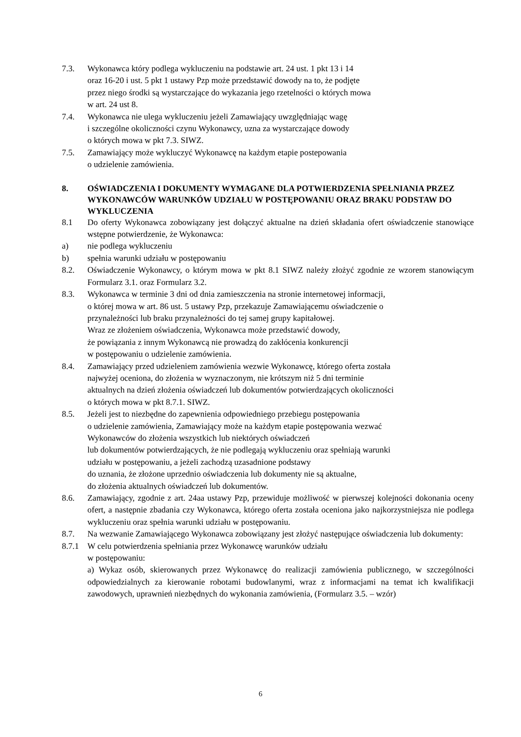7.3. Wykonawca który podlega wykluczeniu na podstawie art. 24 ust. 1 pkt 13 i 14
oraz 16-20 i ust. 5 pkt 1 ustawy Pzp może przedstawić dowody na to, że podjęte
przez niego środki są wystarczające do wykazania jego rzetelności o których mowa
w art. 24 ust 8.
7.4. Wykonawca nie ulega wykluczeniu jeżeli Zamawiający uwzględniając wagę
i szczególne okoliczności czynu Wykonawcy, uzna za wystarczające dowody
o których mowa w pkt 7.3. SIWZ.
7.5. Zamawiający może wykluczyć Wykonawcę na każdym etapie postepowania
o udzielenie zamówienia.
8. OŚWIADCZENIA I DOKUMENTY WYMAGANE DLA POTWIERDZENIA SPEŁNIANIA PRZEZ WYKONAWCÓW WARUNKÓW UDZIAŁU W POSTĘPOWANIU ORAZ BRAKU PODSTAW DO WYKLUCZENIA
8.1 Do oferty Wykonawca zobowiązany jest dołączyć aktualne na dzień składania ofert oświadczenie stanowiące wstępne potwierdzenie, że Wykonawca:
a) nie podlega wykluczeniu
b) spełnia warunki udziału w postępowaniu
8.2. Oświadczenie Wykonawcy, o którym mowa w pkt 8.1 SIWZ należy złożyć zgodnie ze wzorem stanowiącym Formularz 3.1. oraz Formularz 3.2.
8.3. Wykonawca w terminie 3 dni od dnia zamieszczenia na stronie internetowej informacji,
o której mowa w art. 86 ust. 5 ustawy Pzp, przekazuje Zamawiającemu oświadczenie o
przynależności lub braku przynależności do tej samej grupy kapitałowej.
Wraz ze złożeniem oświadczenia, Wykonawca może przedstawić dowody,
że powiązania z innym Wykonawcą nie prowadzą do zakłócenia konkurencji
w postępowaniu o udzielenie zamówienia.
8.4. Zamawiający przed udzieleniem zamówienia wezwie Wykonawcę, którego oferta została
najwyżej oceniona, do złożenia w wyznaczonym, nie krótszym niż 5 dni terminie
aktualnych na dzień złożenia oświadczeń lub dokumentów potwierdzających okoliczności
o których mowa w pkt 8.7.1. SIWZ.
8.5. Jeżeli jest to niezbędne do zapewnienia odpowiedniego przebiegu postępowania
o udzielenie zamówienia, Zamawiający może na każdym etapie postępowania wezwać
Wykonawców do złożenia wszystkich lub niektórych oświadczeń
lub dokumentów potwierdzających, że nie podlegają wykluczeniu oraz spełniają warunki
udziału w postępowaniu, a jeżeli zachodzą uzasadnione podstawy
do uznania, że złożone uprzednio oświadczenia lub dokumenty nie są aktualne,
do złożenia aktualnych oświadczeń lub dokumentów.
8.6. Zamawiający, zgodnie z art. 24aa ustawy Pzp, przewiduje możliwość w pierwszej kolejności dokonania oceny ofert, a następnie zbadania czy Wykonawca, którego oferta została oceniona jako najkorzystniejsza nie podlega wykluczeniu oraz spełnia warunki udziału w postępowaniu.
8.7. Na wezwanie Zamawiającego Wykonawca zobowiązany jest złożyć następujące oświadczenia lub dokumenty:
8.7.1 W celu potwierdzenia spełniania przez Wykonawcę warunków udziału
w postępowaniu:
a) Wykaz osób, skierowanych przez Wykonawcę do realizacji zamówienia publicznego, w szczególności odpowiedzialnych za kierowanie robotami budowlanymi, wraz z informacjami na temat ich kwalifikacji zawodowych, uprawnień niezbędnych do wykonania zamówienia, (Formularz 3.5. – wzór)
6